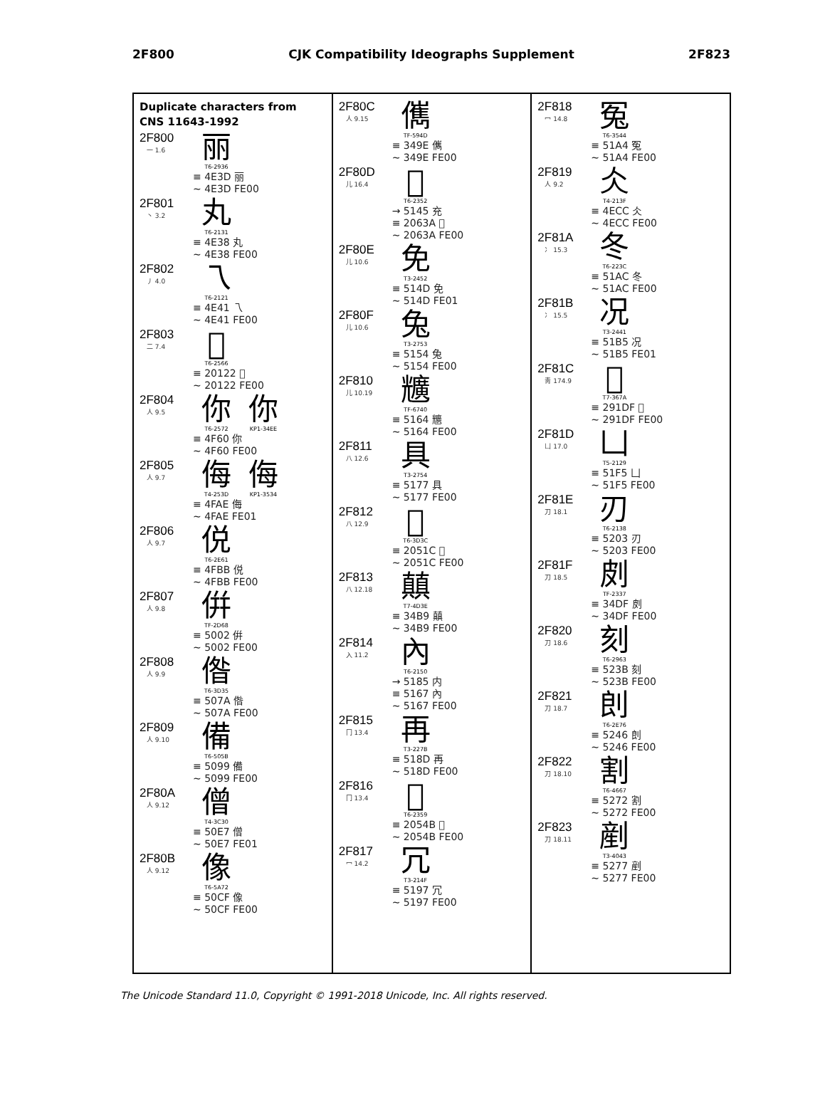2F800 CJK Compatibility Ideographs Supplement 2F823
Duplicate characters from
CNS 11643-1992
2F800
一 1.6
丽
T6-2936
≡ 4E3D 丽
~ 4E3D FE00
2F801
丶 3.2
丸
T6-2131
≡ 4E38 丸
~ 4E38 FE00
2F802
丿 4.0
乁
T6-2121
≡ 4E41 乁
~ 4E41 FE00
2F803
二 7.4
𠄢
T6-2566
≡ 20122 𠄢
~ 20122 FE00
2F804
人 9.5
你
T6-2572
你
KP1-34EE
≡ 4F60 你
~ 4F60 FE00
2F805
人 9.7
侮
T4-253D
侮
KP1-3534
≡ 4FAE 侮
~ 4FAE FE01
2F806
人 9.7
侻
T6-2E61
≡ 4FBB 侻
~ 4FBB FE00
2F807
人 9.8
倂
TF-2D68
≡ 5002 倂
~ 5002 FE00
2F808
人 9.9
偺
T6-3D35
≡ 507A 偺
~ 507A FE00
2F809
人 9.10
備
T6-505B
≡ 5099 備
~ 5099 FE00
2F80A
人 9.12
僧
T4-3C30
≡ 50E7 僧
~ 50E7 FE01
2F80B
人 9.12
像
T6-5A72
≡ 50CF 像
~ 50CF FE00
2F80C
人 9.15
㒞
TF-594D
≡ 349E 㒞
~ 349E FE00
2F80D
儿 16.4
𠘺
T6-2352
→ 5145 充
≡ 2063A 𠘺
~ 2063A FE00
2F80E
儿 10.6
免
T3-2452
≡ 514D 免
~ 514D FE01
2F80F
儿 10.6
兔
T3-2753
≡ 5154 兔
~ 5154 FE00
2F810
儿 10.19
兤
TF-6740
≡ 5164 兤
~ 5164 FE00
2F811
八 12.6
具
T3-2754
≡ 5177 具
~ 5177 FE00
2F812
八 12.9
𠔜
T6-3D3C
≡ 2051C 𠔜
~ 2051C FE00
2F813
八 12.18
㒹
T7-4D3E
≡ 34B9 㒹
~ 34B9 FE00
2F814
入 11.2
內
T6-2150
→ 5185 内
≡ 5167 內
~ 5167 FE00
2F815
冂 13.4
再
T3-227B
≡ 518D 再
~ 518D FE00
2F816
冂 13.4
𠕋
T6-2359
≡ 2054B 𠕋
~ 2054B FE00
2F817
冖 14.2
冗
T3-214F
≡ 5197 冗
~ 5197 FE00
2F818
冖 14.8
冤
T6-3544
≡ 51A4 冤
~ 51A4 FE00
2F819
人 9.2
仌
T4-213F
≡ 4ECC 仌
~ 4ECC FE00
2F81A
冫 15.3
冬
T6-223C
≡ 51AC 冬
~ 51AC FE00
2F81B
冫 15.5
况
T3-2441
≡ 51B5 况
~ 51B5 FE01
2F81C
靑 174.9
𩇟
T7-367A
≡ 291DF 𩇟
~ 291DF FE00
2F81D
凵 17.0
凵
T5-2129
≡ 51F5 凵
~ 51F5 FE00
2F81E
刀 18.1
刃
T6-2138
≡ 5203 刃
~ 5203 FE00
2F81F
刀 18.5
㓟
TF-2337
≡ 34DF 㓟
~ 34DF FE00
2F820
刀 18.6
刻
T6-2963
≡ 523B 刻
~ 523B FE00
2F821
刀 18.7
剆
T6-2E76
≡ 5246 剆
~ 5246 FE00
2F822
刀 18.10
割
T6-4667
≡ 5272 割
~ 5272 FE00
2F823
刀 18.11
剷
T3-4043
≡ 5277 剷
~ 5277 FE00
The Unicode Standard 11.0, Copyright © 1991-2018 Unicode, Inc. All rights reserved.